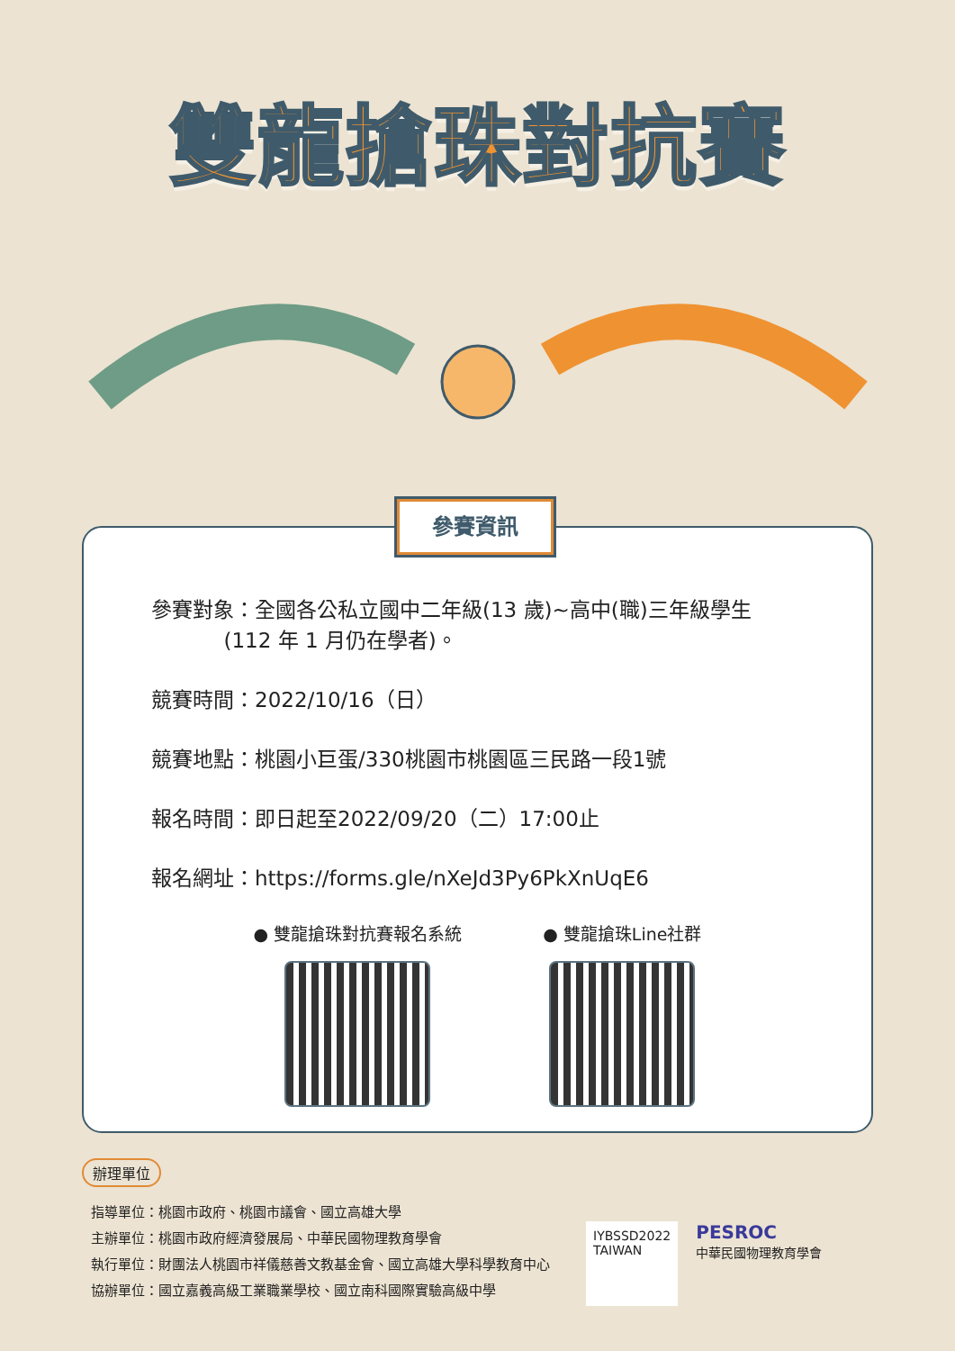雙龍搶珠對抗賽
參賽資訊
參賽對象：全國各公私立國中二年級(13 歲)~高中(職)三年級學生
(112 年 1 月仍在學者)。
競賽時間：2022/10/16（日）
競賽地點：桃園小巨蛋/330桃園市桃園區三民路一段1號
報名時間：即日起至2022/09/20（二）17:00止
報名網址：https://forms.gle/nXeJd3Py6PkXnUqE6
● 雙龍搶珠對抗賽報名系統 ● 雙龍搶珠Line社群
辦理單位
指導單位：桃園市政府、桃園市議會、國立高雄大學
主辦單位：桃園市政府經濟發展局、中華民國物理教育學會
執行單位：財團法人桃園市祥儀慈善文教基金會、國立高雄大學科學教育中心
協辦單位：國立嘉義高級工業職業學校、國立南科國際實驗高級中學
IYBSSD2022
TAIWAN
PESROC
中華民國物理教育學會